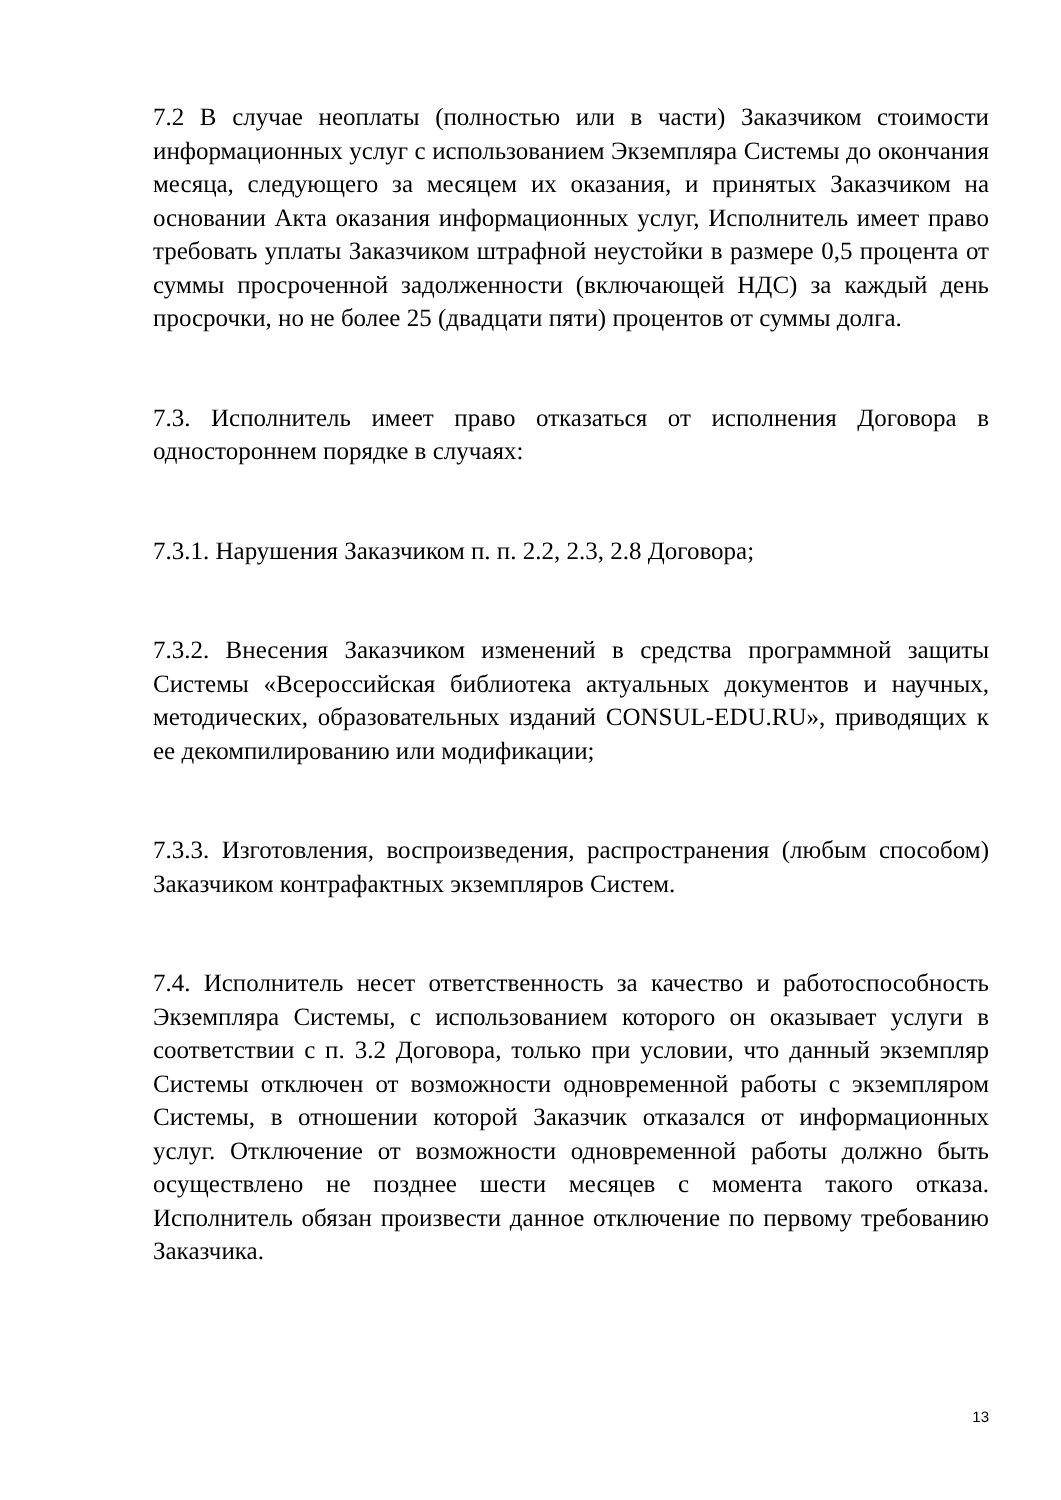7.2 В случае неоплаты (полностью или в части) Заказчиком стоимости информационных услуг с использованием Экземпляра Системы до окончания месяца, следующего за месяцем их оказания, и принятых Заказчиком на основании Акта оказания информационных услуг, Исполнитель имеет право требовать уплаты Заказчиком штрафной неустойки в размере 0,5 процента от суммы просроченной задолженности (включающей НДС) за каждый день просрочки, но не более 25 (двадцати пяти) процентов от суммы долга.
7.3. Исполнитель имеет право отказаться от исполнения Договора в одностороннем порядке в случаях:
7.3.1. Нарушения Заказчиком п. п. 2.2, 2.3, 2.8 Договора;
7.3.2. Внесения Заказчиком изменений в средства программной защиты Системы «Всероссийская библиотека актуальных документов и научных, методических, образовательных изданий CONSUL-EDU.RU», приводящих к ее декомпилированию или модификации;
7.3.3. Изготовления, воспроизведения, распространения (любым способом) Заказчиком контрафактных экземпляров Систем.
7.4. Исполнитель несет ответственность за качество и работоспособность Экземпляра Системы, с использованием которого он оказывает услуги в соответствии с п. 3.2 Договора, только при условии, что данный экземпляр Системы отключен от возможности одновременной работы с экземпляром Системы, в отношении которой Заказчик отказался от информационных услуг. Отключение от возможности одновременной работы должно быть осуществлено не позднее шести месяцев с момента такого отказа. Исполнитель обязан произвести данное отключение по первому требованию Заказчика.
13